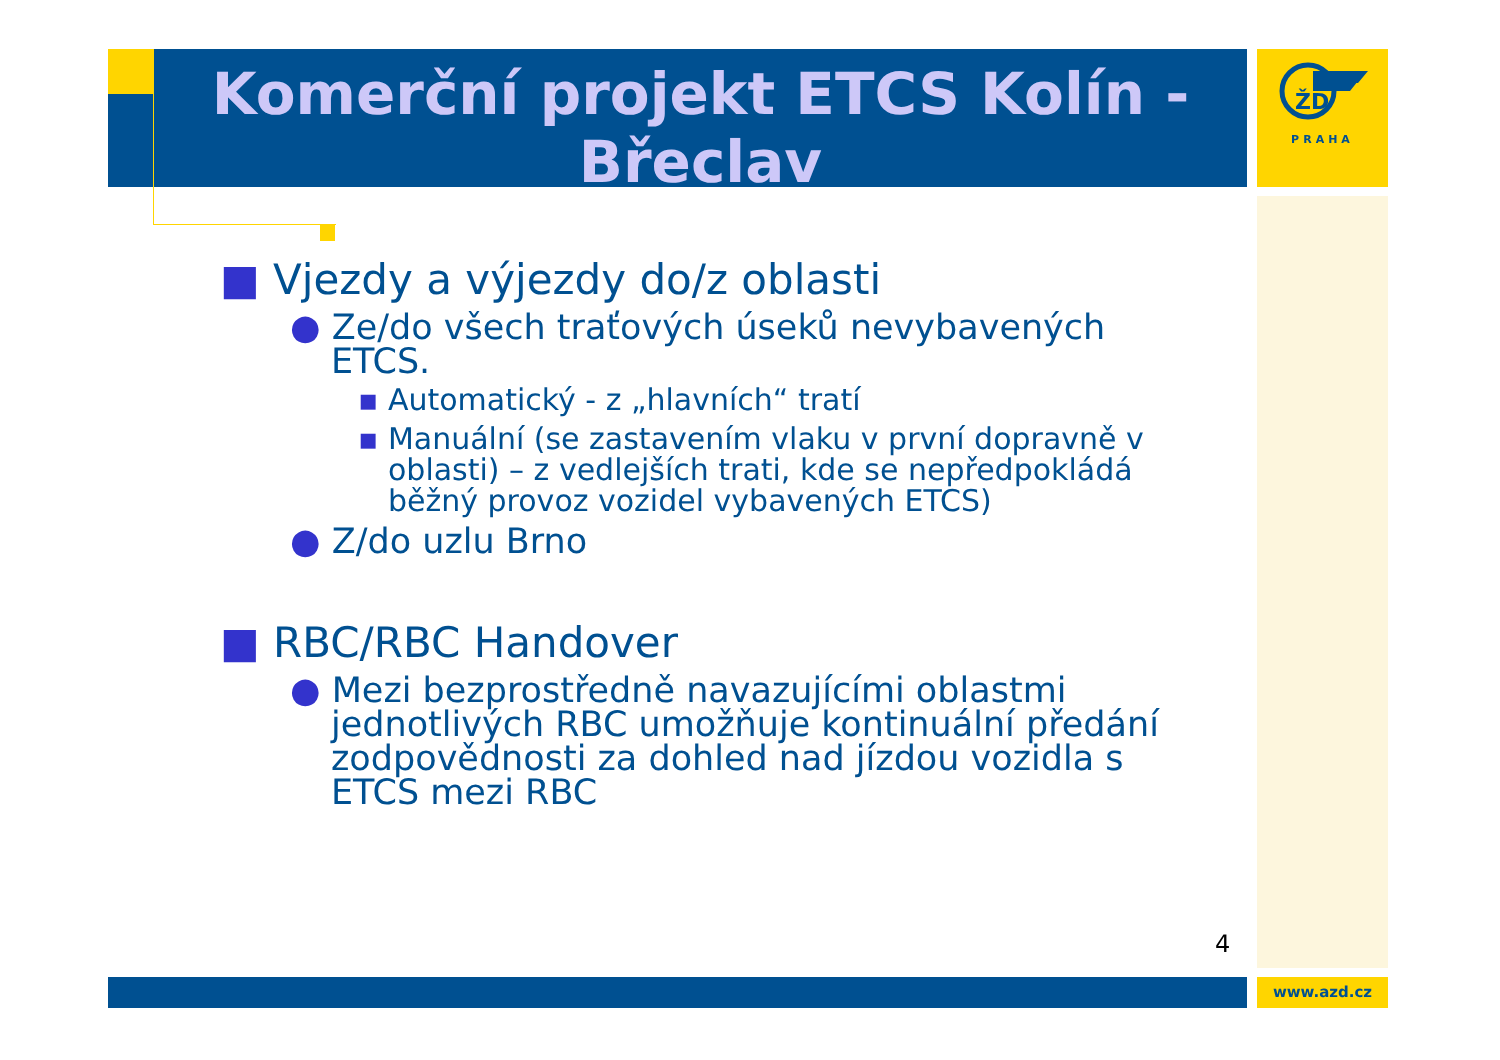ŽD
PRAHA
Komerční projekt ETCS Kolín - Břeclav
■ Vjezdy a výjezdy do/z oblasti
● Ze/do všech traťových úseků nevybavených ETCS.
▪ Automatický - z „hlavních“ tratí
▪ Manuální (se zastavením vlaku v první dopravně v oblasti) – z vedlejších trati, kde se nepředpokládá běžný provoz vozidel vybavených ETCS)
● Z/do uzlu Brno
■ RBC/RBC Handover
● Mezi bezprostředně navazujícími oblastmi jednotlivých RBC umožňuje kontinuální předání zodpovědnosti za dohled nad jízdou vozidla s ETCS mezi RBC
4
www.azd.cz